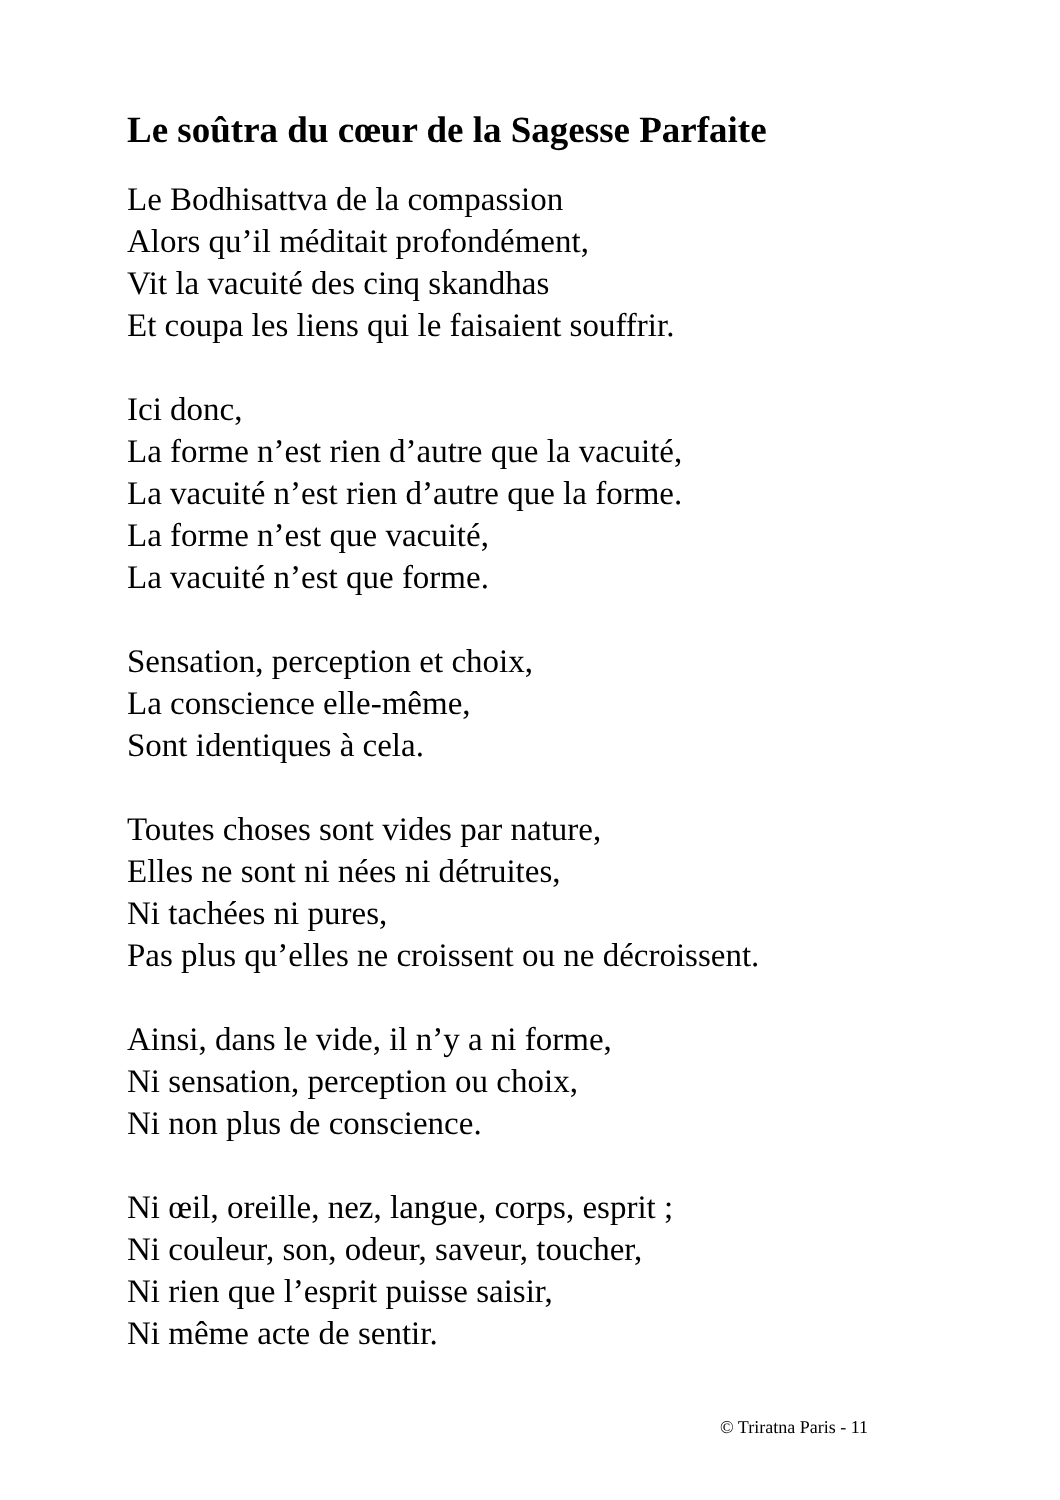Le soûtra du cœur de la Sagesse Parfaite
Le Bodhisattva de la compassion
Alors qu’il méditait profondément,
Vit la vacuité des cinq skandhas
Et coupa les liens qui le faisaient souffrir.
Ici donc,
La forme n’est rien d’autre que la vacuité,
La vacuité n’est rien d’autre que la forme.
La forme n’est que vacuité,
La vacuité n’est que forme.
Sensation, perception et choix,
La conscience elle-même,
Sont identiques à cela.
Toutes choses sont vides par nature,
Elles ne sont ni nées ni détruites,
Ni tachées ni pures,
Pas plus qu’elles ne croissent ou ne décroissent.
Ainsi, dans le vide, il n’y a ni forme,
Ni sensation, perception ou choix,
Ni non plus de conscience.
Ni œil, oreille, nez, langue, corps, esprit ;
Ni couleur, son, odeur, saveur, toucher,
Ni rien que l’esprit puisse saisir,
Ni même acte de sentir.
© Triratna Paris - 11